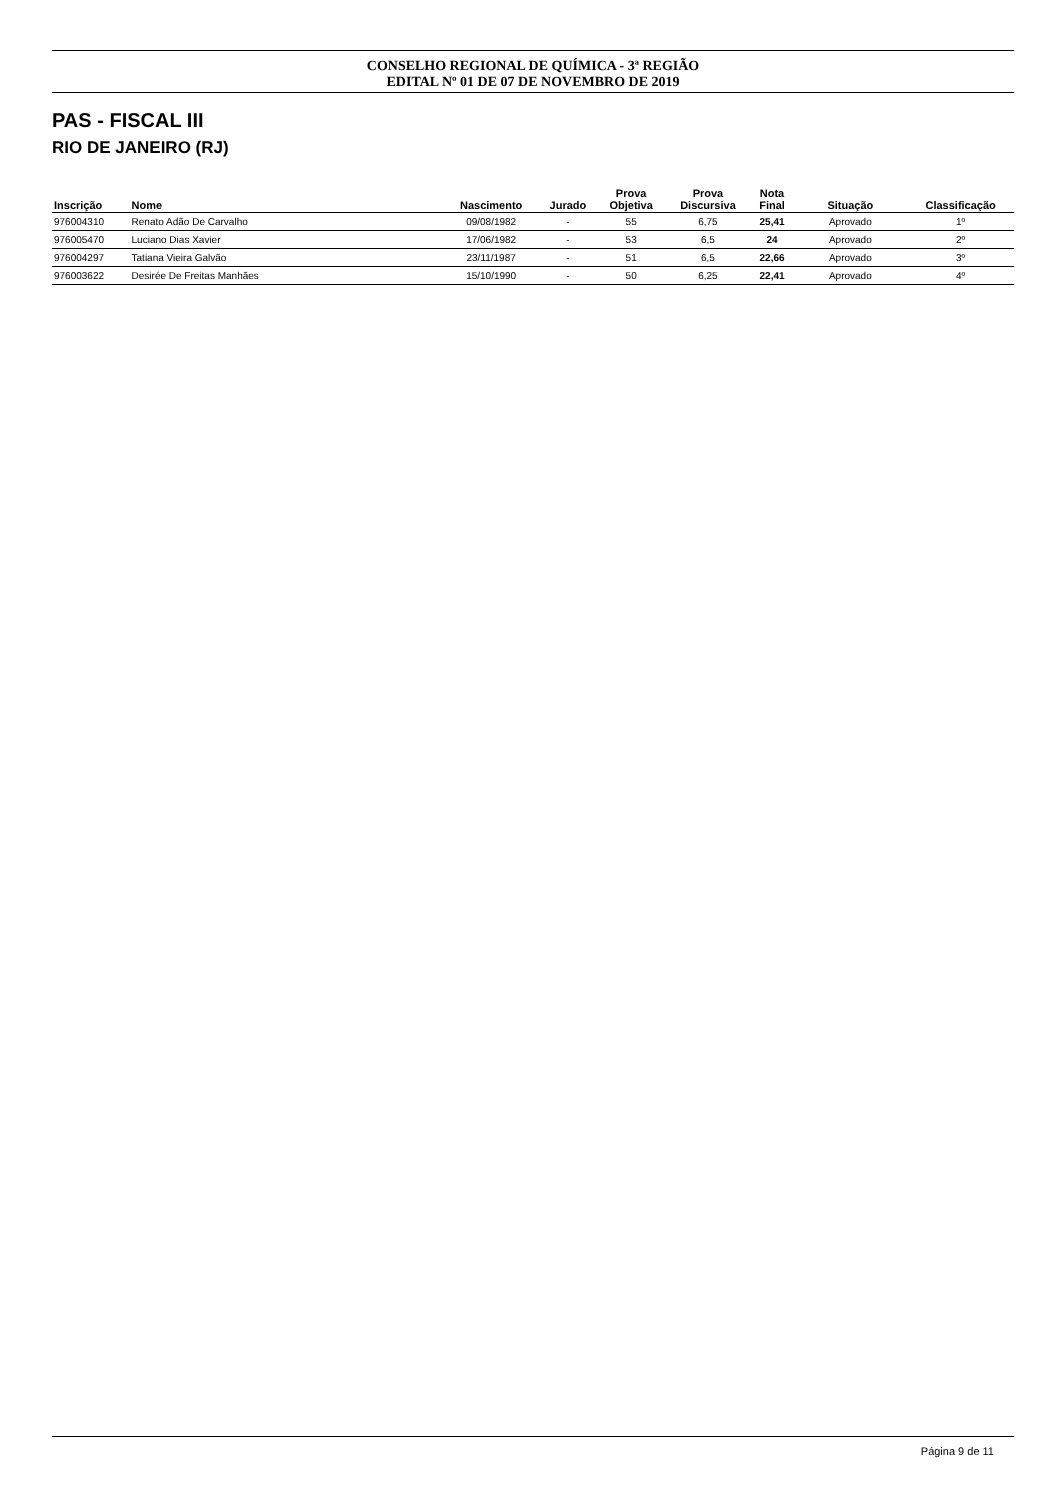CONSELHO REGIONAL DE QUÍMICA - 3ª REGIÃO
EDITAL Nº 01 DE 07 DE NOVEMBRO DE 2019
PAS - FISCAL III
RIO DE JANEIRO (RJ)
| Inscrição | Nome | Nascimento | Jurado | Prova Objetiva | Prova Discursiva | Nota Final | Situação | Classificação |
| --- | --- | --- | --- | --- | --- | --- | --- | --- |
| 976004310 | Renato Adão De Carvalho | 09/08/1982 | - | 55 | 6,75 | 25,41 | Aprovado | 1º |
| 976005470 | Luciano Dias Xavier | 17/06/1982 | - | 53 | 6,5 | 24 | Aprovado | 2º |
| 976004297 | Tatiana Vieira Galvão | 23/11/1987 | - | 51 | 6,5 | 22,66 | Aprovado | 3º |
| 976003622 | Desirée De Freitas Manhães | 15/10/1990 | - | 50 | 6,25 | 22,41 | Aprovado | 4º |
Página 9 de 11